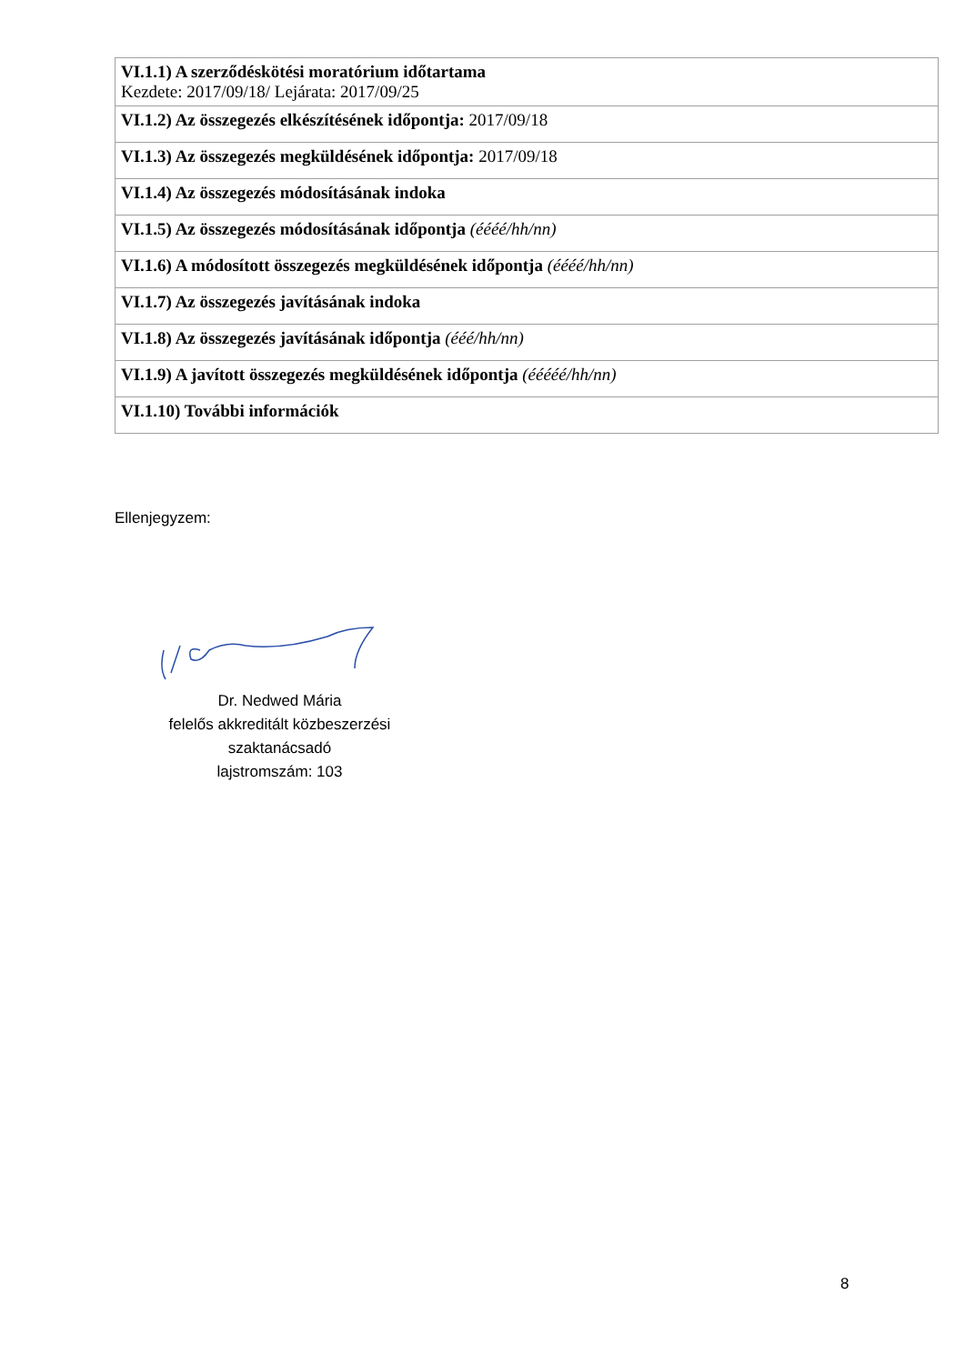| VI.1.1) A szerződéskötési moratórium időtartama Kezdete: 2017/09/18/ Lejárata: 2017/09/25 |
| VI.1.2) Az összegezés elkészítésének időpontja: 2017/09/18 |
| VI.1.3) Az összegezés megküldésének időpontja: 2017/09/18 |
| VI.1.4) Az összegezés módosításának indoka |
| VI.1.5) Az összegezés módosításának időpontja (éééé/hh/nn) |
| VI.1.6) A módosított összegezés megküldésének időpontja (éééé/hh/nn) |
| VI.1.7) Az összegezés javításának indoka |
| VI.1.8) Az összegezés javításának időpontja (ééé/hh/nn) |
| VI.1.9) A javított összegezés megküldésének időpontja (ééééé/hh/nn) |
| VI.1.10) További információk |
Ellenjegyzem:
Dr. Nedwed Mária
felelős akkreditált közbeszerzési szaktanácsadó
lajstromszám: 103
8